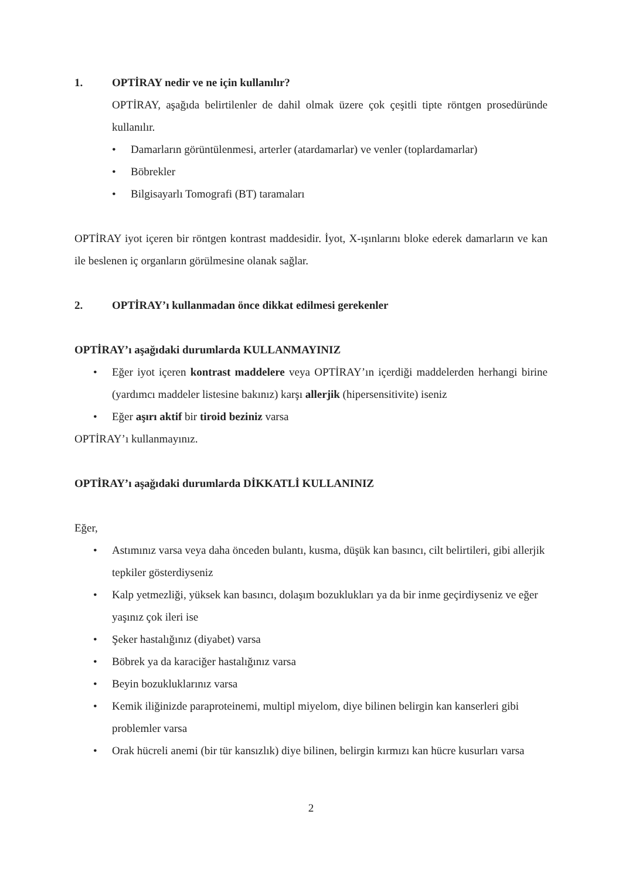1. OPTİRAY nedir ve ne için kullanılır?
OPTİRAY, aşağıda belirtilenler de dahil olmak üzere çok çeşitli tipte röntgen prosedüründe kullanılır.
• Damarların görüntülenmesi, arterler (atardamarlar) ve venler (toplardamarlar)
• Böbrekler
• Bilgisayarlı Tomografi (BT) taramaları
OPTİRAY iyot içeren bir röntgen kontrast maddesidir. İyot, X-ışınlarını bloke ederek damarların ve kan ile beslenen iç organların görülmesine olanak sağlar.
2. OPTİRAY’ı kullanmadan önce dikkat edilmesi gerekenler
OPTİRAY’ı aşağıdaki durumlarda KULLANMAYINIZ
• Eğer iyot içeren kontrast maddelere veya OPTİRAY’ın içerdiği maddelerden herhangi birine (yardımcı maddeler listesine bakınız) karşı allerjik (hipersensitivite) iseniz
• Eğer aşırı aktif bir tiroid beziniz varsa
OPTİRAY’ı kullanmayınız.
OPTİRAY’ı aşağıdaki durumlarda DİKKATLİ KULLANINIZ
Eğer,
• Astımınız varsa veya daha önceden bulantı, kusma, düşük kan basıncı, cilt belirtileri, gibi allerjik tepkiler gösterdiyseniz
• Kalp yetmezliği, yüksek kan basıncı, dolaşım bozuklukları ya da bir inme geçirdiyseniz ve eğer yaşınız çok ileri ise
• Şeker hastalığınız (diyabet) varsa
• Böbrek ya da karaciğer hastalığınız varsa
• Beyin bozukluklarınız varsa
• Kemik iliğinizde paraproteinemi, multipl miyelom, diye bilinen belirgin kan kanserleri gibi problemler varsa
• Orak hücreli anemi (bir tür kansızlık) diye bilinen, belirgin kırmızı kan hücre kusurları varsa
2